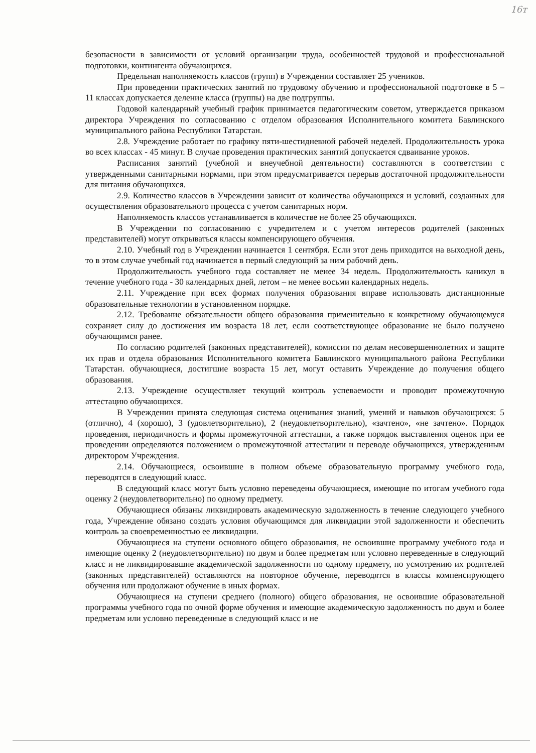16т
безопасности в зависимости от условий организации труда, особенностей трудовой и профессиональной подготовки, контингента обучающихся.
Предельная наполняемость классов (групп) в Учреждении составляет 25 учеников.
При проведении практических занятий по трудовому обучению и профессиональной подготовке в 5 – 11 классах допускается деление класса (группы) на две подгруппы.
Годовой календарный учебный график принимается педагогическим советом, утверждается приказом директора Учреждения по согласованию с отделом образования Исполнительного комитета Бавлинского муниципального района Республики Татарстан.
2.8. Учреждение работает по графику пяти-шестидневной рабочей неделей. Продолжительность урока во всех классах - 45 минут. В случае проведения практических занятий допускается сдваивание уроков.
Расписания занятий (учебной и внеучебной деятельности) составляются в соответствии с утвержденными санитарными нормами, при этом предусматривается перерыв достаточной продолжительности для питания обучающихся.
2.9. Количество классов в Учреждении зависит от количества обучающихся и условий, созданных для осуществления образовательного процесса с учетом санитарных норм.
Наполняемость классов устанавливается в количестве не более 25 обучающихся.
В Учреждении по согласованию с учредителем и с учетом интересов родителей (законных представителей) могут открываться классы компенсирующего обучения.
2.10. Учебный год в Учреждении начинается 1 сентября. Если этот день приходится на выходной день, то в этом случае учебный год начинается в первый следующий за ним рабочий день.
Продолжительность учебного года составляет не менее 34 недель. Продолжительность каникул в течение учебного года - 30 календарных дней, летом – не менее восьми календарных недель.
2.11. Учреждение при всех формах получения образования вправе использовать дистанционные образовательные технологии в установленном порядке.
2.12. Требование обязательности общего образования применительно к конкретному обучающемуся сохраняет силу до достижения им возраста 18 лет, если соответствующее образование не было получено обучающимся ранее.
По согласию родителей (законных представителей), комиссии по делам несовершеннолетних и защите их прав и отдела образования Исполнительного комитета Бавлинского муниципального района Республики Татарстан. обучающиеся, достигшие возраста 15 лет, могут оставить Учреждение до получения общего образования.
2.13. Учреждение осуществляет текущий контроль успеваемости и проводит промежуточную аттестацию обучающихся.
В Учреждении принята следующая система оценивания знаний, умений и навыков обучающихся: 5 (отлично), 4 (хорошо), 3 (удовлетворительно), 2 (неудовлетворительно), «зачтено», «не зачтено». Порядок проведения, периодичность и формы промежуточной аттестации, а также порядок выставления оценок при ее проведении определяются положением о промежуточной аттестации и переводе обучающихся, утвержденным директором Учреждения.
2.14. Обучающиеся, освоившие в полном объеме образовательную программу учебного года, переводятся в следующий класс.
В следующий класс могут быть условно переведены обучающиеся, имеющие по итогам учебного года оценку 2 (неудовлетворительно) по одному предмету.
Обучающиеся обязаны ликвидировать академическую задолженность в течение следующего учебного года, Учреждение обязано создать условия обучающимся для ликвидации этой задолженности и обеспечить контроль за своевременностью ее ликвидации.
Обучающиеся на ступени основного общего образования, не освоившие программу учебного года и имеющие оценку 2 (неудовлетворительно) по двум и более предметам или условно переведенные в следующий класс и не ликвидировавшие академической задолженности по одному предмету, по усмотрению их родителей (законных представителей) оставляются на повторное обучение, переводятся в классы компенсирующего обучения или продолжают обучение в иных формах.
Обучающиеся на ступени среднего (полного) общего образования, не освоившие образовательной программы учебного года по очной форме обучения и имеющие академическую задолженность по двум и более предметам или условно переведенные в следующий класс и не